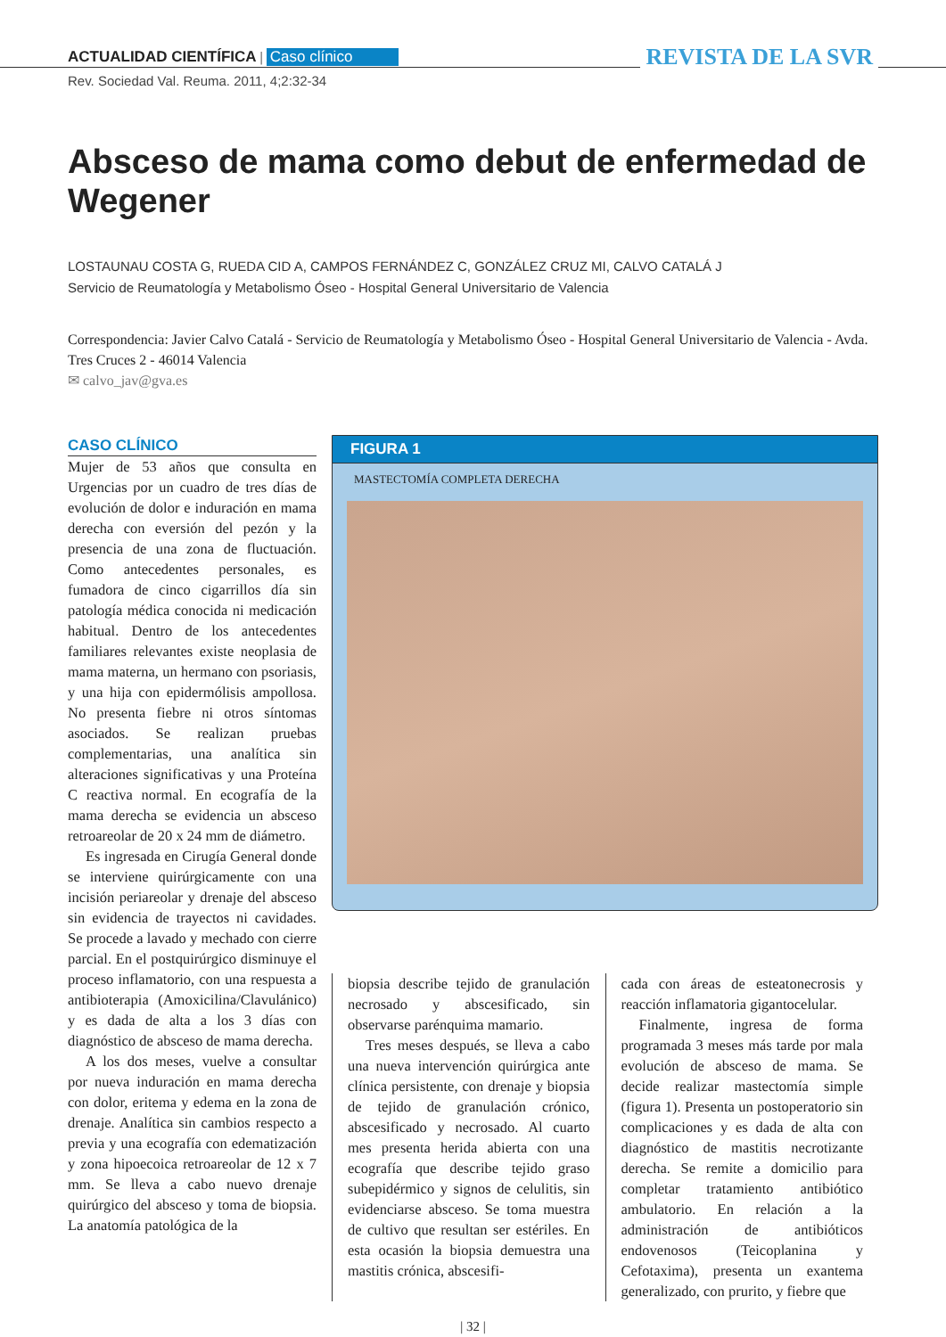ACTUALIDAD CIENTÍFICA | Caso clínico
REVISTA DE LA SVR
Rev. Sociedad Val. Reuma. 2011, 4;2:32-34
Absceso de mama como debut de enfermedad de Wegener
LOSTAUNAU COSTA G, RUEDA CID A, CAMPOS FERNÁNDEZ C, GONZÁLEZ CRUZ MI, CALVO CATALÁ J
Servicio de Reumatología y Metabolismo Óseo - Hospital General Universitario de Valencia
Correspondencia: Javier Calvo Catalá - Servicio de Reumatología y Metabolismo Óseo - Hospital General Universitario de Valencia - Avda. Tres Cruces 2 - 46014 Valencia
✉ calvo_jav@gva.es
CASO CLÍNICO
Mujer de 53 años que consulta en Urgencias por un cuadro de tres días de evolución de dolor e induración en mama derecha con eversión del pezón y la presencia de una zona de fluctuación. Como antecedentes personales, es fumadora de cinco cigarrillos día sin patología médica conocida ni medicación habitual. Dentro de los antecedentes familiares relevantes existe neoplasia de mama materna, un hermano con psoriasis, y una hija con epidermólisis ampollosa. No presenta fiebre ni otros síntomas asociados. Se realizan pruebas complementarias, una analítica sin alteraciones significativas y una Proteína C reactiva normal. En ecografía de la mama derecha se evidencia un absceso retroareolar de 20 x 24 mm de diámetro.
Es ingresada en Cirugía General donde se interviene quirúrgicamente con una incisión periareolar y drenaje del absceso sin evidencia de trayectos ni cavidades. Se procede a lavado y mechado con cierre parcial. En el postquirúrgico disminuye el proceso inflamatorio, con una respuesta a antibioterapia (Amoxicilina/Clavulánico) y es dada de alta a los 3 días con diagnóstico de absceso de mama derecha.
A los dos meses, vuelve a consultar por nueva induración en mama derecha con dolor, eritema y edema en la zona de drenaje. Analítica sin cambios respecto a previa y una ecografía con edematización y zona hipoecoica retroareolar de 12 x 7 mm. Se lleva a cabo nuevo drenaje quirúrgico del absceso y toma de biopsia. La anatomía patológica de la
FIGURA 1
MASTECTOMÍA COMPLETA DERECHA
biopsia describe tejido de granulación necrosado y abscesificado, sin observarse parénquima mamario.
Tres meses después, se lleva a cabo una nueva intervención quirúrgica ante clínica persistente, con drenaje y biopsia de tejido de granulación crónico, abscesificado y necrosado. Al cuarto mes presenta herida abierta con una ecografía que describe tejido graso subepidérmico y signos de celulitis, sin evidenciarse absceso. Se toma muestra de cultivo que resultan ser estériles. En esta ocasión la biopsia demuestra una mastitis crónica, abscesifi-
cada con áreas de esteatonecrosis y reacción inflamatoria gigantocelular.
Finalmente, ingresa de forma programada 3 meses más tarde por mala evolución de absceso de mama. Se decide realizar mastectomía simple (figura 1). Presenta un postoperatorio sin complicaciones y es dada de alta con diagnóstico de mastitis necrotizante derecha. Se remite a domicilio para completar tratamiento antibiótico ambulatorio. En relación a la administración de antibióticos endovenosos (Teicoplanina y Cefotaxima), presenta un exantema generalizado, con prurito, y fiebre que
| 32 |